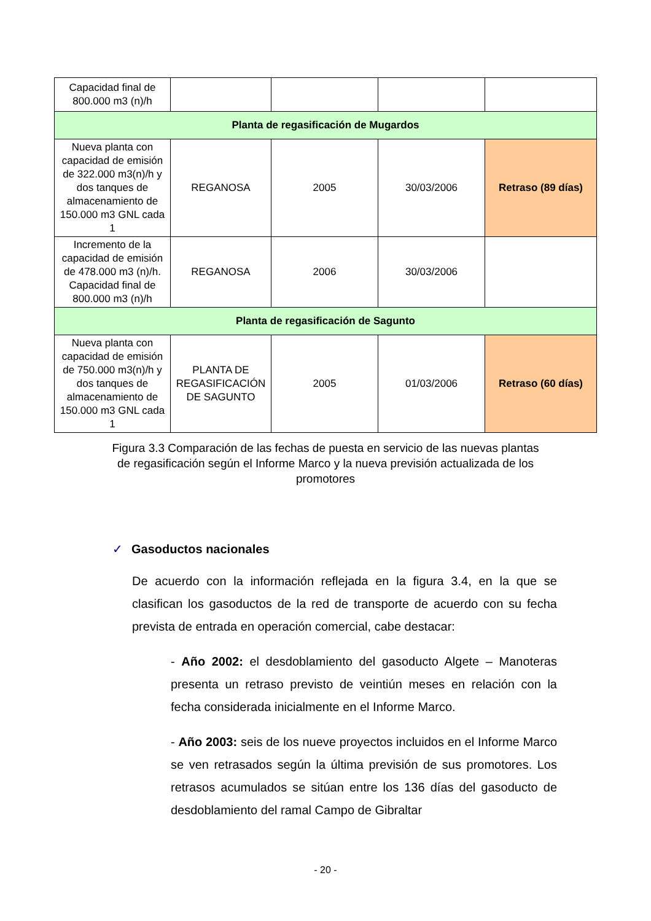| Capacidad final de 800.000 m3 (n)/h | | | | |
| Planta de regasificación de Mugardos | | | | |
| Nueva planta con capacidad de emisión de 322.000 m3(n)/h y dos tanques de almacenamiento de 150.000 m3 GNL cada 1 | REGANOSA | 2005 | 30/03/2006 | Retraso (89 días) |
| Incremento de la capacidad de emisión de 478.000 m3 (n)/h. Capacidad final de 800.000 m3 (n)/h | REGANOSA | 2006 | 30/03/2006 | |
| Planta de regasificación de Sagunto | | | | |
| Nueva planta con capacidad de emisión de 750.000 m3(n)/h y dos tanques de almacenamiento de 150.000 m3 GNL cada 1 | PLANTA DE REGASIFICACIÓN DE SAGUNTO | 2005 | 01/03/2006 | Retraso (60 días) |
Figura 3.3 Comparación de las fechas de puesta en servicio de las nuevas plantas de regasificación según el Informe Marco y la nueva previsión actualizada de los promotores
✓ Gasoductos nacionales
De acuerdo con la información reflejada en la figura 3.4, en la que se clasifican los gasoductos de la red de transporte de acuerdo con su fecha prevista de entrada en operación comercial, cabe destacar:
- Año 2002: el desdoblamiento del gasoducto Algete – Manoteras presenta un retraso previsto de veintiún meses en relación con la fecha considerada inicialmente en el Informe Marco.
- Año 2003: seis de los nueve proyectos incluidos en el Informe Marco se ven retrasados según la última previsión de sus promotores. Los retrasos acumulados se sitúan entre los 136 días del gasoducto de desdoblamiento del ramal Campo de Gibraltar
- 20 -